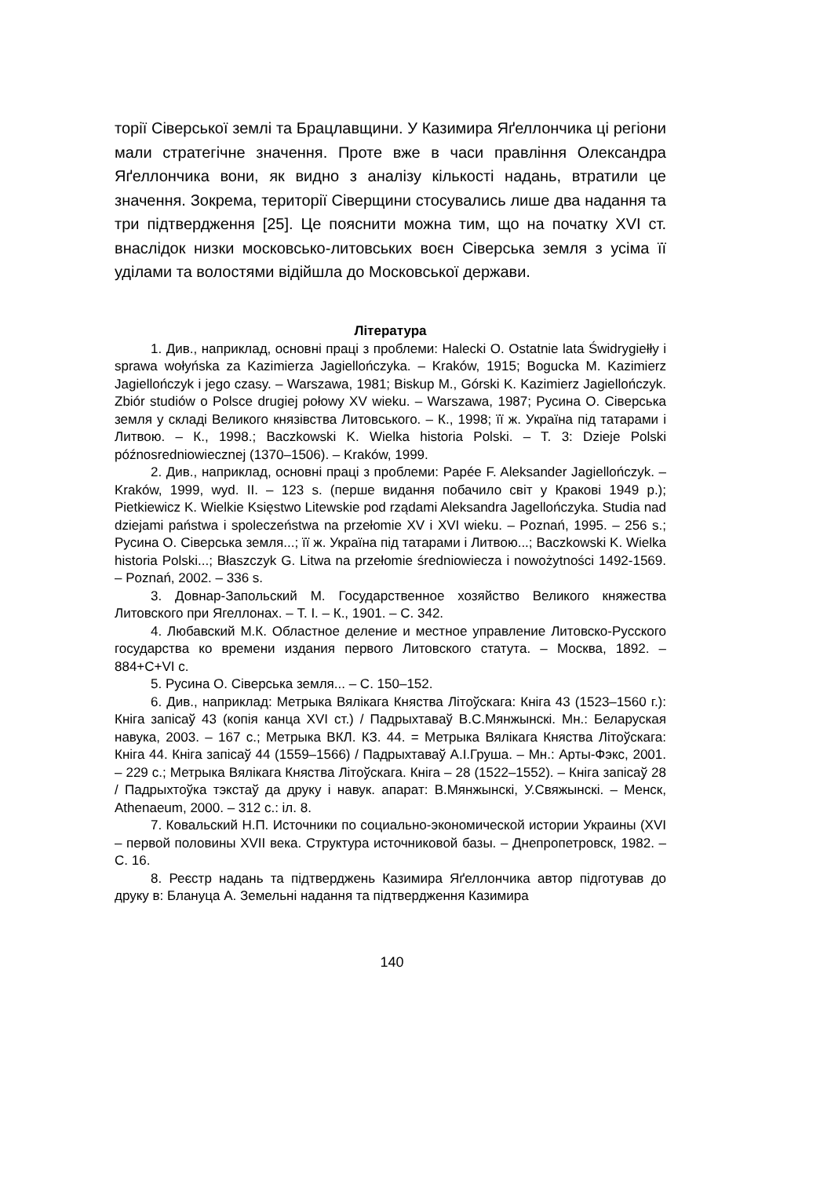торії Сіверської землі та Брацлавщини. У Казимира Яґеллончика ці регіони мали стратегічне значення. Проте вже в часи правління Олександра Яґеллончика вони, як видно з аналізу кількості надань, втратили це значення. Зокрема, території Сіверщини стосувались лише два надання та три підтвердження [25]. Це пояснити можна тим, що на початку XVI ст. внаслідок низки московсько-литовських воєн Сіверська земля з усіма її уділами та волостями відійшла до Московської держави.
Література
1. Див., наприклад, основні праці з проблеми: Halecki O. Ostatnie lata Świdrygiełły i sprawa wołyńska za Kazimierza Jagiellończyka. – Kraków, 1915; Bogucka M. Kazimierz Jagiellończyk i jego czasy. – Warszawa, 1981; Biskup M., Górski K. Kazimierz Jagiellończyk. Zbiór studiów o Polsce drugiej połowy XV wieku. – Warszawa, 1987; Русина О. Сіверська земля у складі Великого князівства Литовського. – К., 1998; її ж. Україна під татарами і Литвою. – К., 1998.; Baczkowski K. Wielka historia Polski. – T. 3: Dzieje Polski późnosredniowiecznej (1370–1506). – Kraków, 1999.
2. Див., наприклад, основні праці з проблеми: Papée F. Aleksander Jagiellończyk. – Kraków, 1999, wyd. II. – 123 s. (перше видання побачило світ у Кракові 1949 р.); Pietkiewicz K. Wielkie Księstwo Litewskie pod rządami Aleksandra Jagellończyka. Studia nad dziejami państwa i spoleczeństwa na przełomie XV i XVI wieku. – Poznań, 1995. – 256 s.; Русина О. Сіверська земля...; її ж. Україна під татарами і Литвою...; Baczkowski K. Wielka historia Polski...; Błaszczyk G. Litwa na przełomie średniowiecza i nowożytności 1492-1569. – Poznań, 2002. – 336 s.
3. Довнар-Запольский М. Государственное хозяйство Великого княжества Литовского при Ягеллонах. – Т. І. – К., 1901. – С. 342.
4. Любавский М.К. Областное деление и местное управление Литовско-Русского государства ко времени издания первого Литовского статута. – Москва, 1892. – 884+С+VI с.
5. Русина О. Сіверська земля... – С. 150–152.
6. Див., наприклад: Метрыка Вялікага Княства Літоўскага: Кніга 43 (1523–1560 г.): Кніга запісаў 43 (копія канца XVI ст.) / Падрыхтаваў В.С.Мянжынскі. Мн.: Беларуская навука, 2003. – 167 с.; Метрыка ВКЛ. КЗ. 44. = Метрыка Вялікага Княства Літоўскага: Кніга 44. Кніга запісаў 44 (1559–1566) / Падрыхтаваў А.І.Груша. – Мн.: Арты-Фэкс, 2001. – 229 с.; Метрыка Вялікага Княства Літоўскага. Кніга – 28 (1522–1552). – Кніга запісаў 28 / Падрыхтоўка тэкстаў да друку і навук. апарат: В.Мянжынскі, У.Свяжынскі. – Менск, Athenaeum, 2000. – 312 с.: іл. 8.
7. Ковальский Н.П. Источники по социально-экономической истории Украины (XVI – первой половины XVII века. Структура источниковой базы. – Днепропетровск, 1982. – С. 16.
8. Реєстр надань та підтверджень Казимира Яґеллончика автор підготував до друку в: Блануца А. Земельні надання та підтвердження Казимира
140